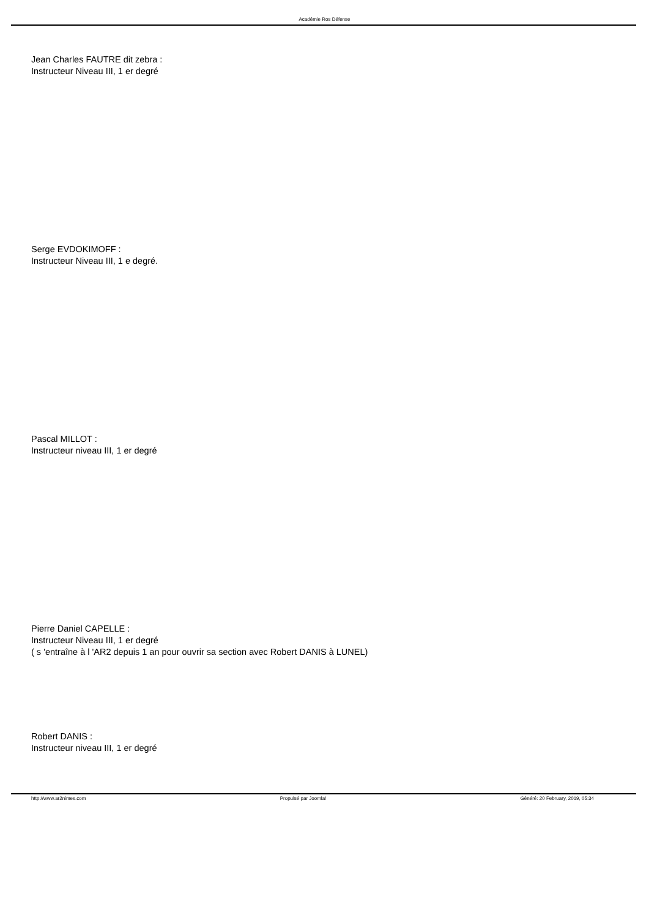Académie Ros Défense
Jean Charles FAUTRE dit zebra :
Instructeur Niveau III, 1 er degré
Serge EVDOKIMOFF :
Instructeur Niveau III, 1 e degré.
Pascal MILLOT :
Instructeur niveau III, 1 er degré
Pierre Daniel CAPELLE :
Instructeur Niveau III, 1 er degré
( s 'entraîne à l 'AR2 depuis 1 an pour ouvrir sa section avec Robert DANIS à LUNEL)
Robert DANIS :
Instructeur niveau III, 1 er degré
http://www.ar2nimes.com Propulsé par Joomla! Généré: 20 February, 2019, 05:34